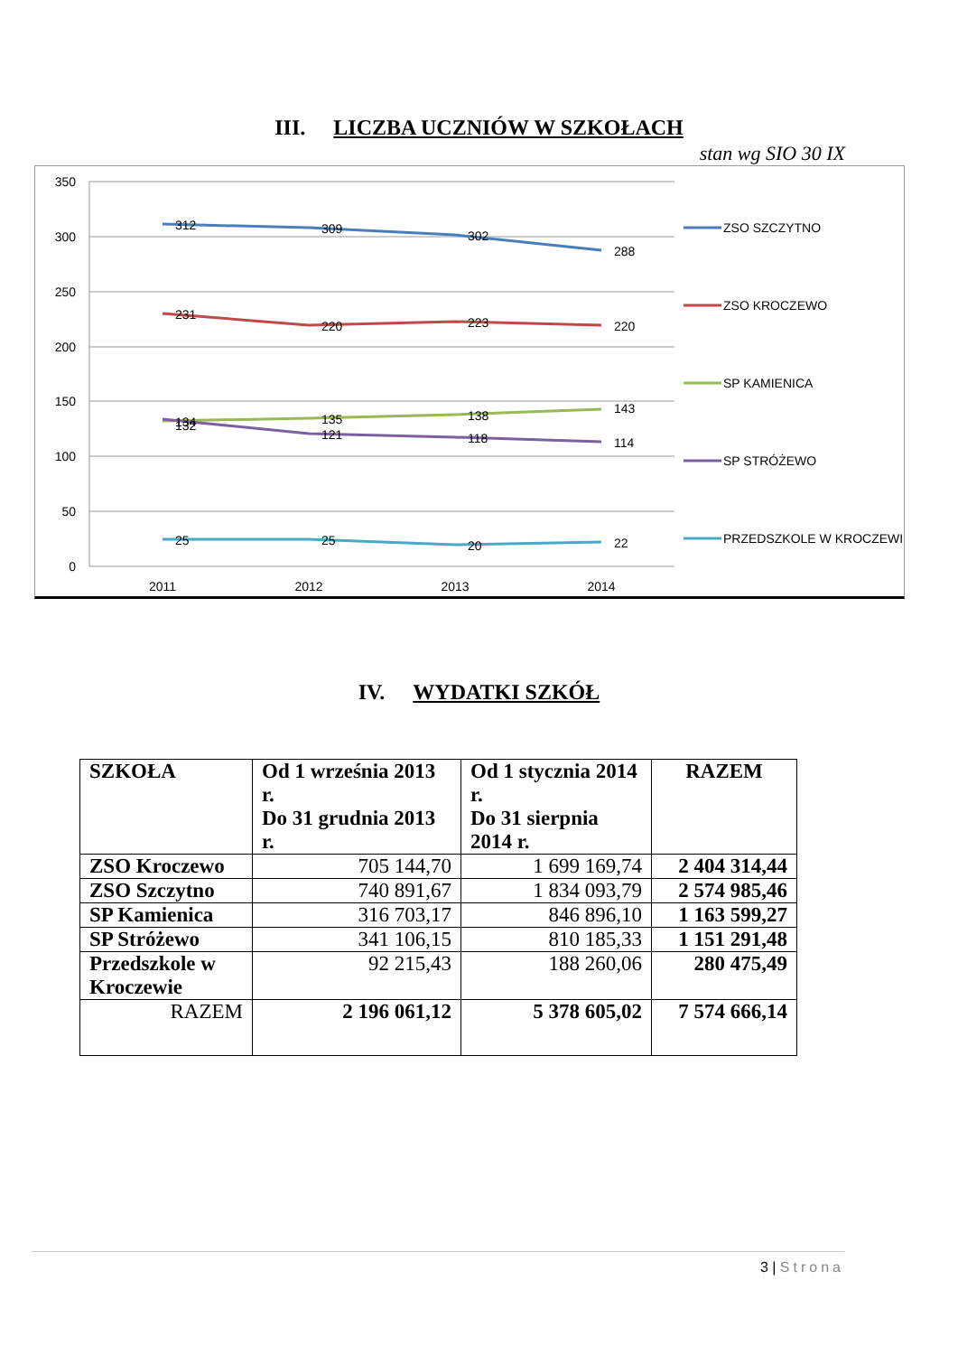III. LICZBA UCZNIÓW W SZKOŁACH
stan wg SIO 30 IX
350
300
250
200
150
100
50
0
2011
2012
2013
2014
312
309
302
288
231
220
223
220
134
135
138
143
132
121
118
114
25
25
20
22
ZSO SZCZYTNO
ZSO KROCZEWO
SP KAMIENICA
SP STRÓŻEWO
PRZEDSZKOLE W KROCZEWIE
IV. WYDATKI SZKÓŁ
| SZKOŁA | Od 1 września 2013 r. Do 31 grudnia 2013 r. | Od 1 stycznia 2014 r. Do 31 sierpnia 2014 r. | RAZEM |
| ZSO Kroczewo | 705 144,70 | 1 699 169,74 | 2 404 314,44 |
| ZSO Szczytno | 740 891,67 | 1 834 093,79 | 2 574 985,46 |
| SP Kamienica | 316 703,17 | 846 896,10 | 1 163 599,27 |
| SP Stróżewo | 341 106,15 | 810 185,33 | 1 151 291,48 |
| Przedszkole w Kroczewie | 92 215,43 | 188 260,06 | 280 475,49 |
| RAZEM | 2 196 061,12 | 5 378 605,02 | 7 574 666,14 |
3 | Strona